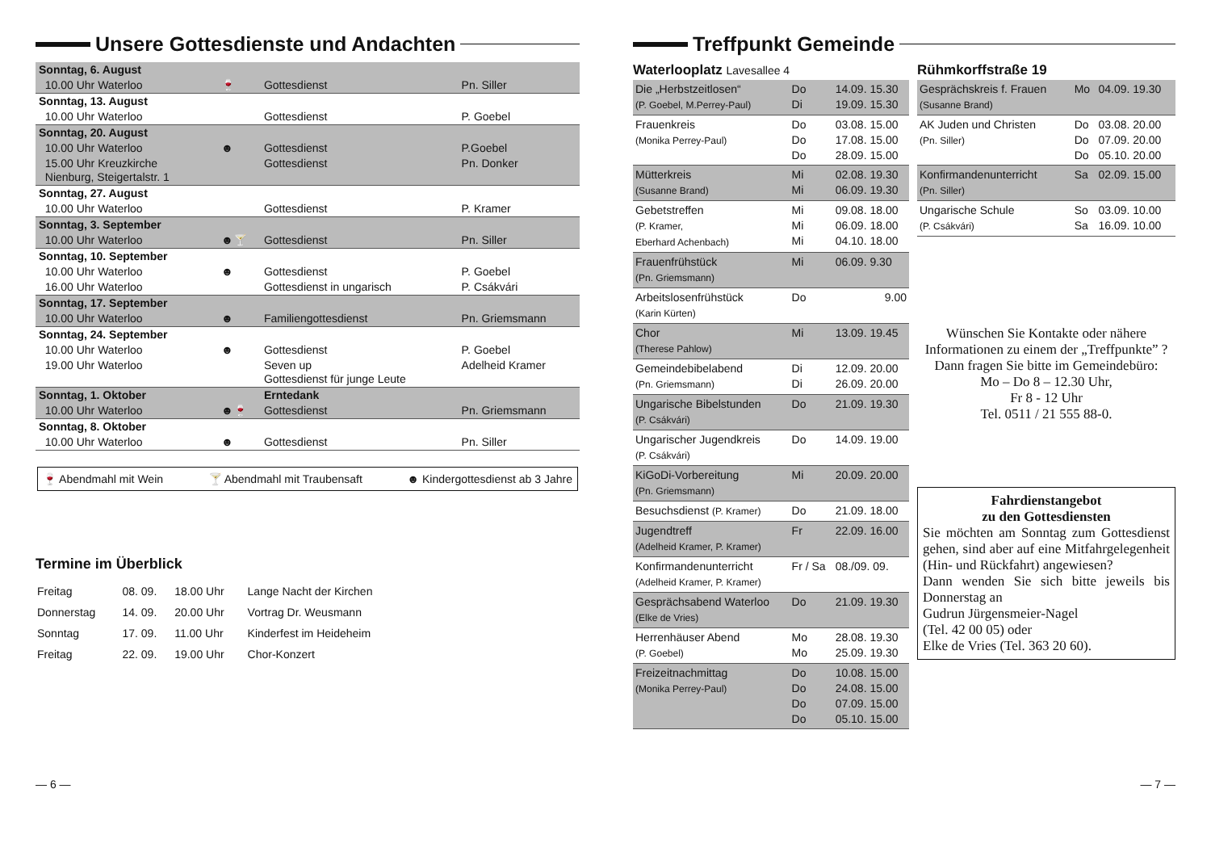Unsere Gottesdienste und Andachten
| Sonntag, 6. August | | | |
| 10.00 Uhr Waterloo | 🍷 | Gottesdienst | Pn. Siller |
| Sonntag, 13. August | | | |
| 10.00 Uhr Waterloo | | Gottesdienst | P. Goebel |
| Sonntag, 20. August | | | |
| 10.00 Uhr Waterloo | ☻ | Gottesdienst | P.Goebel |
| 15.00 Uhr Kreuzkirche Nienburg, Steigertalstr. 1 | | Gottesdienst | Pn. Donker |
| Sonntag, 27. August | | | |
| 10.00 Uhr Waterloo | | Gottesdienst | P. Kramer |
| Sonntag, 3. September | | | |
| 10.00 Uhr Waterloo | ☻🍸 | Gottesdienst | Pn. Siller |
| Sonntag, 10. September | | | |
| 10.00 Uhr Waterloo | ☻ | Gottesdienst | P. Goebel |
| 16.00 Uhr Waterloo | | Gottesdienst in ungarisch | P. Csákvári |
| Sonntag, 17. September | | | |
| 10.00 Uhr Waterloo | ☻ | Familiengottesdienst | Pn. Griemsmann |
| Sonntag, 24. September | | | |
| 10.00 Uhr Waterloo | ☻ | Gottesdienst | P. Goebel |
| 19.00 Uhr Waterloo | | Seven up Gottesdienst für junge Leute | Adelheid Kramer |
| Sonntag, 1. Oktober | | Erntedank | |
| 10.00 Uhr Waterloo | ☻🍷 | Gottesdienst | Pn. Griemsmann |
| Sonntag, 8. Oktober | | | |
| 10.00 Uhr Waterloo | ☻ | Gottesdienst | Pn. Siller |
🍷 Abendmahl mit Wein 🍸 Abendmahl mit Traubensaft ☻ Kindergottesdienst ab 3 Jahre
Termine im Überblick
| Freitag | 08. 09. | 18.00 Uhr | Lange Nacht der Kirchen |
| Donnerstag | 14. 09. | 20.00 Uhr | Vortrag Dr. Weusmann |
| Sonntag | 17. 09. | 11.00 Uhr | Kinderfest im Heideheim |
| Freitag | 22. 09. | 19.00 Uhr | Chor-Konzert |
Treffpunkt Gemeinde
Waterlooplatz Lavesallee 4
| Die „Herbstzeitlosen“ (P. Goebel, M.Perrey-Paul) | Do Di | 14.09. 15.30 19.09. 15.30 |
| Frauenkreis (Monika Perrey-Paul) | Do Do Do | 03.08. 15.00 17.08. 15.00 28.09. 15.00 |
| Mütterkreis (Susanne Brand) | Mi Mi | 02.08. 19.30 06.09. 19.30 |
| Gebetstreffen (P. Kramer, Eberhard Achenbach) | Mi Mi Mi | 09.08. 18.00 06.09. 18.00 04.10. 18.00 |
| Frauenfrühstück (Pn. Griemsmann) | Mi | 06.09. 9.30 |
| Arbeitslosenfrühstück (Karin Kürten) | Do | 9.00 |
| Chor (Therese Pahlow) | Mi | 13.09. 19.45 |
| Gemeindebibelabend (Pn. Griemsmann) | Di Di | 12.09. 20.00 26.09. 20.00 |
| Ungarische Bibelstunden (P. Csákvári) | Do | 21.09. 19.30 |
| Ungarischer Jugendkreis (P. Csákvári) | Do | 14.09. 19.00 |
| KiGoDi-Vorbereitung (Pn. Griemsmann) | Mi | 20.09. 20.00 |
| Besuchsdienst (P. Kramer) | Do | 21.09. 18.00 |
| Jugendtreff (Adelheid Kramer, P. Kramer) | Fr | 22.09. 16.00 |
| Konfirmandenunterricht (Adelheid Kramer, P. Kramer) | Fr / Sa | 08./09. 09. |
| Gesprächsabend Waterloo (Elke de Vries) | Do | 21.09. 19.30 |
| Herrenhäuser Abend (P. Goebel) | Mo Mo | 28.08. 19.30 25.09. 19.30 |
| Freizeitnachmittag (Monika Perrey-Paul) | Do Do Do Do | 10.08. 15.00 24.08. 15.00 07.09. 15.00 05.10. 15.00 |
Rühmkorffstraße 19
| Gesprächskreis f. Frauen (Susanne Brand) | Mo | 04.09. 19.30 |
| AK Juden und Christen (Pn. Siller) | Do Do Do | 03.08. 20.00 07.09. 20.00 05.10. 20.00 |
| Konfirmandenunterricht (Pn. Siller) | Sa | 02.09. 15.00 |
| Ungarische Schule (P. Csákvári) | So Sa | 03.09. 10.00 16.09. 10.00 |
Wünschen Sie Kontakte oder nähere Informationen zu einem der „Treffpunkte” ?
Dann fragen Sie bitte im Gemeindebüro:
Mo – Do 8 – 12.30 Uhr,
Fr 8 - 12 Uhr
Tel. 0511 / 21 555 88-0.
Fahrdienstangebot
zu den Gottesdiensten
Sie möchten am Sonntag zum Gottes­dienst gehen, sind aber auf eine Mit­fahrgelegenheit (Hin- und Rückfahrt) angewiesen?
Dann wenden Sie sich bitte jeweils bis Donnerstag an
Gudrun Jürgensmeier-Nagel
(Tel. 42 00 05) oder
Elke de Vries (Tel. 363 20 60).
— 6 — — 7 —